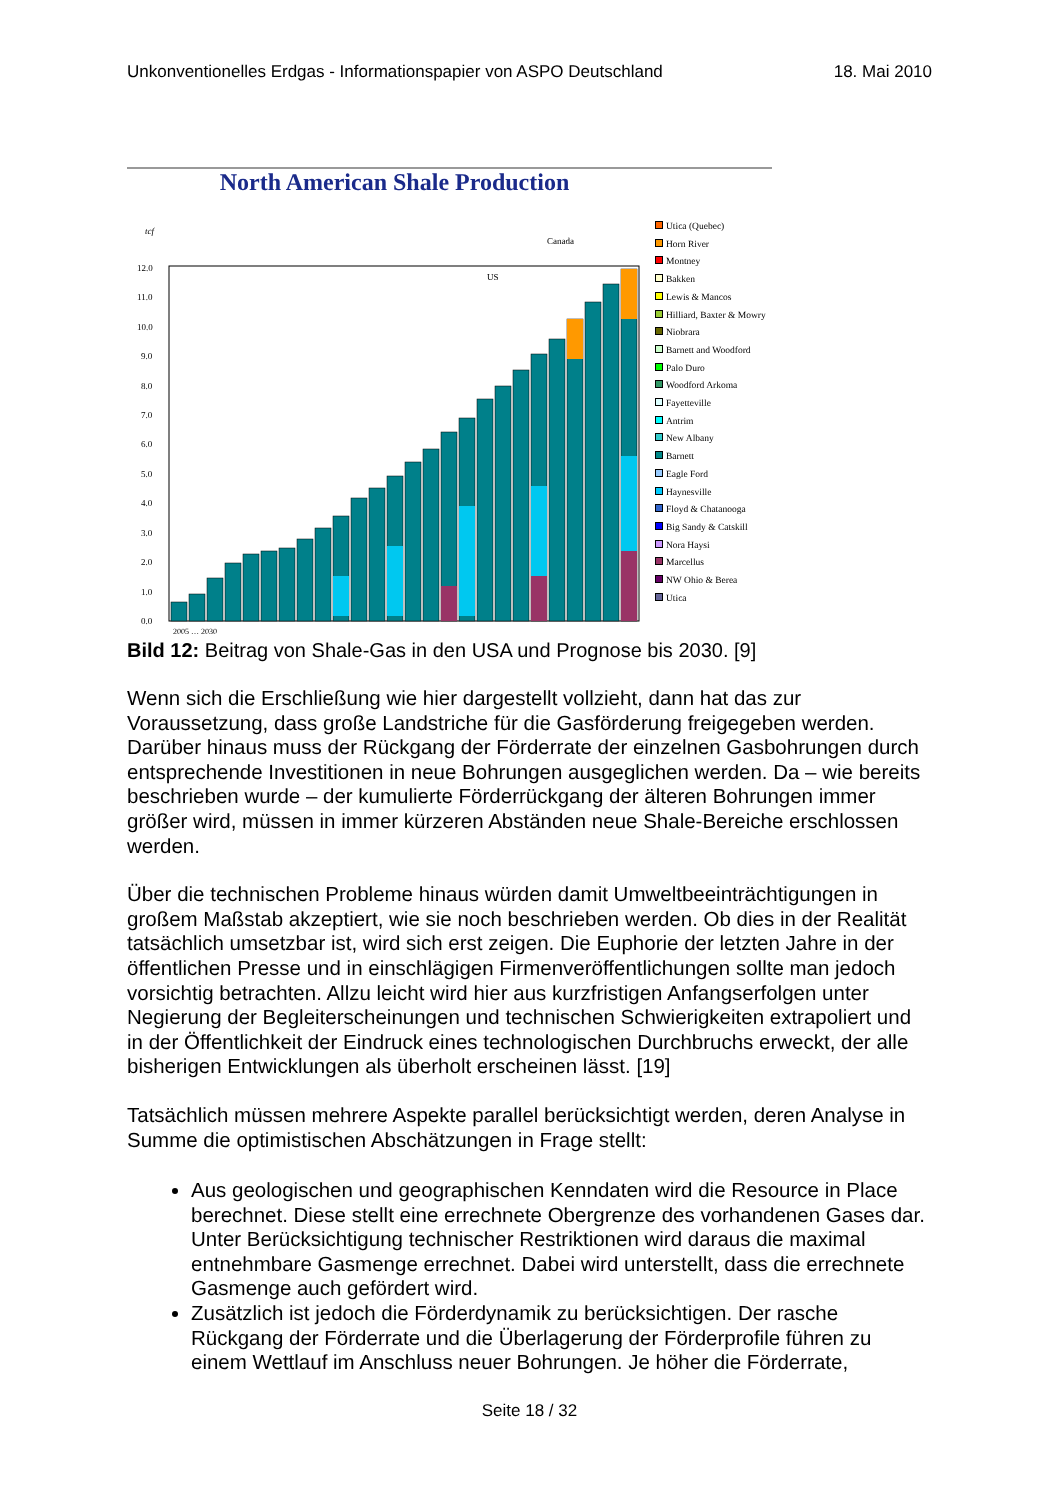Unkonventionelles Erdgas - Informationspapier von ASPO Deutschland 18. Mai 2010
North American Shale Production
tcf
Canada
US
12.0
11.0
10.0
9.0
8.0
7.0
6.0
5.0
4.0
3.0
2.0
1.0
0.0
2005 … 2030
Utica (Quebec)
Horn River
Montney
Bakken
Lewis & Mancos
Hilliard, Baxter & Mowry
Niobrara
Barnett and Woodford
Palo Duro
Woodford Arkoma
Fayetteville
Antrim
New Albany
Barnett
Eagle Ford
Haynesville
Floyd & Chatanooga
Big Sandy & Catskill
Nora Haysi
Marcellus
NW Ohio & Berea
Utica
Bild 12: Beitrag von Shale-Gas in den USA und Prognose bis 2030. [9]
Wenn sich die Erschließung wie hier dargestellt vollzieht, dann hat das zur Voraussetzung, dass große Landstriche für die Gasförderung freigegeben werden. Darüber hinaus muss der Rückgang der Förderrate der einzelnen Gasbohrungen durch entsprechende Investitionen in neue Bohrungen ausgeglichen werden. Da – wie bereits beschrieben wurde – der kumulierte Förderrückgang der älteren Bohrungen immer größer wird, müssen in immer kürzeren Abständen neue Shale-Bereiche erschlossen werden.
Über die technischen Probleme hinaus würden damit Umweltbeeinträchtigungen in großem Maßstab akzeptiert, wie sie noch beschrieben werden. Ob dies in der Realität tatsächlich umsetzbar ist, wird sich erst zeigen. Die Euphorie der letzten Jahre in der öffentlichen Presse und in einschlägigen Firmenveröffentlichungen sollte man jedoch vorsichtig betrachten. Allzu leicht wird hier aus kurzfristigen Anfangserfolgen unter Negierung der Begleiterscheinungen und technischen Schwierigkeiten extrapoliert und in der Öffentlichkeit der Eindruck eines technologischen Durchbruchs erweckt, der alle bisherigen Entwicklungen als überholt erscheinen lässt. [19]
Tatsächlich müssen mehrere Aspekte parallel berücksichtigt werden, deren Analyse in Summe die optimistischen Abschätzungen in Frage stellt:
Aus geologischen und geographischen Kenndaten wird die Resource in Place berechnet. Diese stellt eine errechnete Obergrenze des vorhandenen Gases dar. Unter Berücksichtigung technischer Restriktionen wird daraus die maximal entnehmbare Gasmenge errechnet. Dabei wird unterstellt, dass die errechnete Gasmenge auch gefördert wird.
Zusätzlich ist jedoch die Förderdynamik zu berücksichtigen. Der rasche Rückgang der Förderrate und die Überlagerung der Förderprofile führen zu einem Wettlauf im Anschluss neuer Bohrungen. Je höher die Förderrate,
Seite 18 / 32